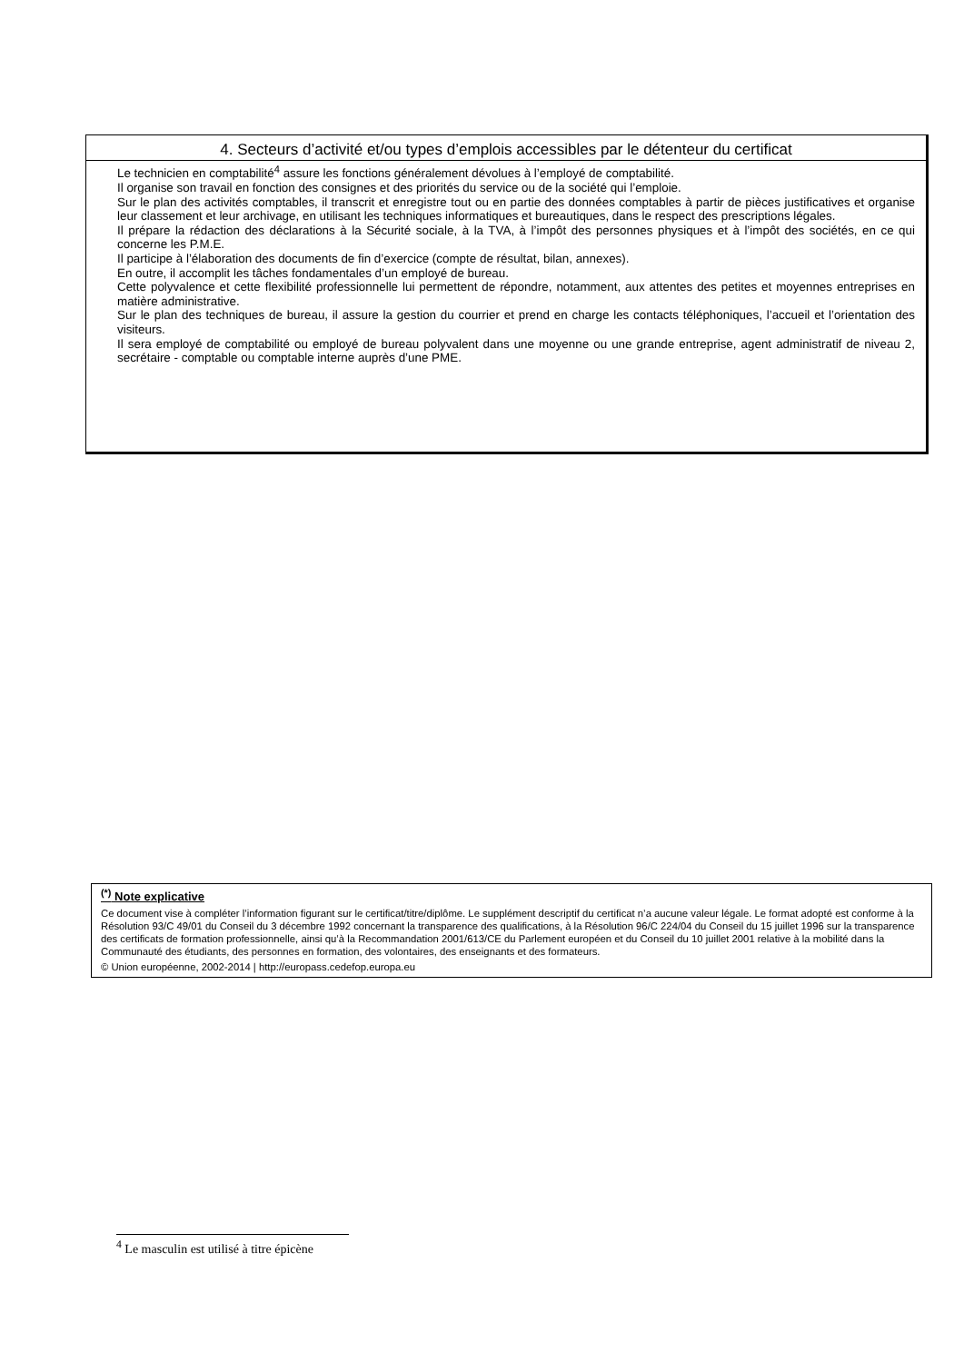4. Secteurs d’activité et/ou types d’emplois accessibles par le détenteur du certificat
Le technicien en comptabilité<sup>4</sup> assure les fonctions généralement dévolues à l’employé de comptabilité.
Il organise son travail en fonction des consignes et des priorités du service ou de la société qui l’emploie.
Sur le plan des activités comptables, il transcrit et enregistre tout ou en partie des données comptables à partir de pièces justificatives et organise leur classement et leur archivage, en utilisant les techniques informatiques et bureautiques, dans le respect des prescriptions légales.
Il prépare la rédaction des déclarations à la Sécurité sociale, à la TVA, à l’impôt des personnes physiques et à l’impôt des sociétés, en ce qui concerne les P.M.E.
Il participe à l’élaboration des documents de fin d’exercice (compte de résultat, bilan, annexes).
En outre, il accomplit les tâches fondamentales d’un employé de bureau.
Cette polyvalence et cette flexibilité professionnelle lui permettent de répondre, notamment, aux attentes des petites et moyennes entreprises en matière administrative.
Sur le plan des techniques de bureau, il assure la gestion du courrier et prend en charge les contacts téléphoniques, l’accueil et l’orientation des visiteurs.
Il sera employé de comptabilité ou employé de bureau polyvalent dans une moyenne ou une grande entreprise, agent administratif de niveau 2, secrétaire - comptable ou comptable interne auprès d’une PME.
<sup>(*)</sup> Note explicative
Ce document vise à compléter l’information figurant sur le certificat/titre/diplôme. Le supplément descriptif du certificat n’a aucune valeur légale. Le format adopté est conforme à la Résolution 93/C 49/01 du Conseil du 3 décembre 1992 concernant la transparence des qualifications, à la Résolution 96/C 224/04 du Conseil du 15 juillet 1996 sur la transparence des certificats de formation professionnelle, ainsi qu’à la Recommandation 2001/613/CE du Parlement européen et du Conseil du 10 juillet 2001 relative à la mobilité dans la Communauté des étudiants, des personnes en formation, des volontaires, des enseignants et des formateurs.
© Union européenne, 2002-2014 | http://europass.cedefop.europa.eu
<sup>4</sup> Le masculin est utilisé à titre épicène